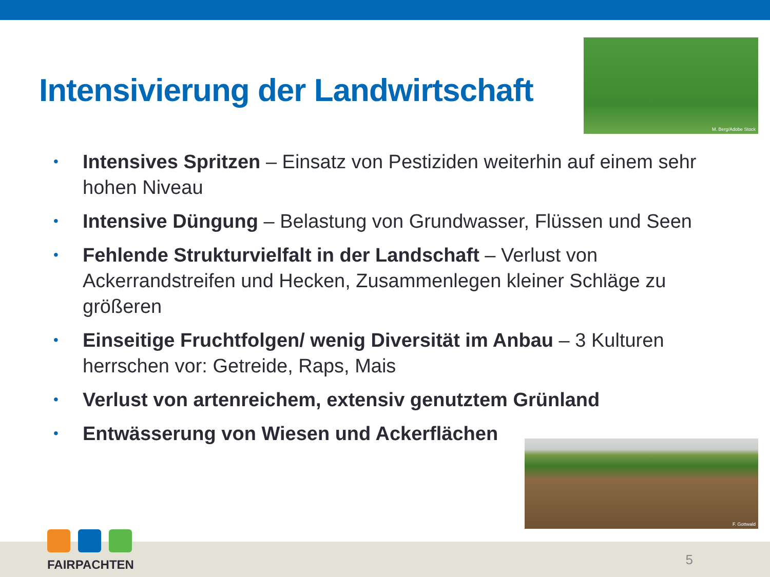Intensivierung der Landwirtschaft
M. Berg/Adobe Stock
• Intensives Spritzen – Einsatz von Pestiziden weiterhin auf einem sehr hohen Niveau
• Intensive Düngung – Belastung von Grundwasser, Flüssen und Seen
• Fehlende Strukturvielfalt in der Landschaft – Verlust von Ackerrandstreifen und Hecken, Zusammenlegen kleiner Schläge zu größeren
• Einseitige Fruchtfolgen/ wenig Diversität im Anbau – 3 Kulturen herrschen vor: Getreide, Raps, Mais
• Verlust von artenreichem, extensiv genutztem Grünland
• Entwässerung von Wiesen und Ackerflächen
F. Gottwald
FAIRPACHTEN
5